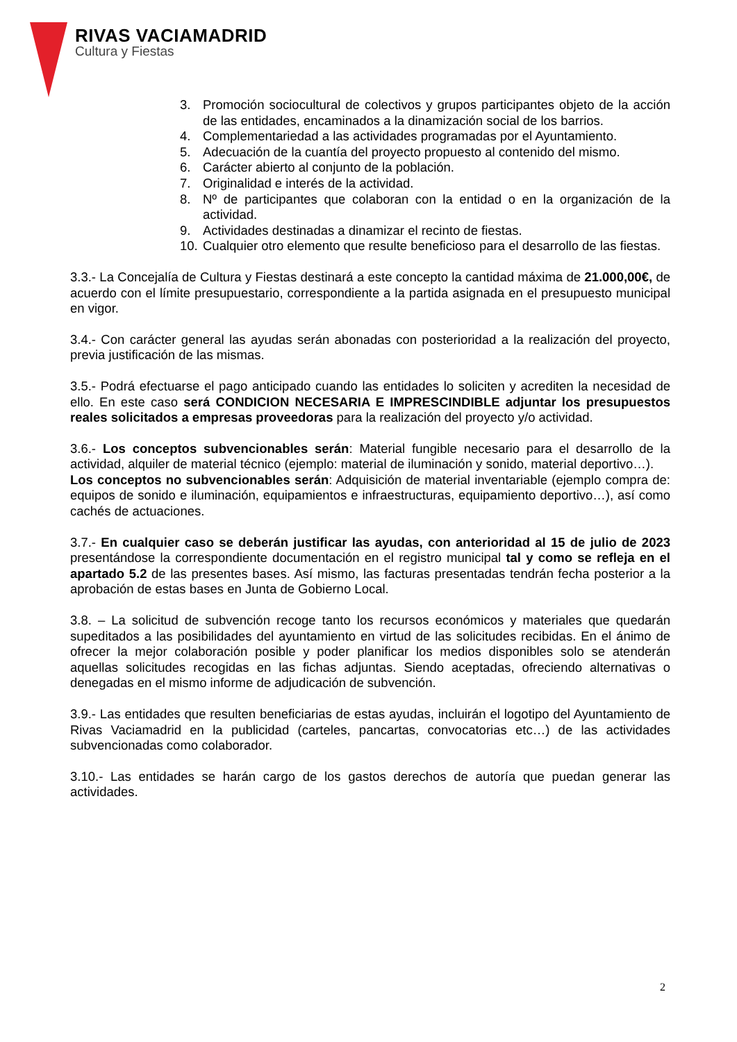RIVAS VACIAMADRID
Cultura y Fiestas
3. Promoción sociocultural de colectivos y grupos participantes objeto de la acción de las entidades, encaminados a la dinamización social de los barrios.
4. Complementariedad a las actividades programadas por el Ayuntamiento.
5. Adecuación de la cuantía del proyecto propuesto al contenido del mismo.
6. Carácter abierto al conjunto de la población.
7. Originalidad e interés de la actividad.
8. Nº de participantes que colaboran con la entidad o en la organización de la actividad.
9. Actividades destinadas a dinamizar el recinto de fiestas.
10. Cualquier otro elemento que resulte beneficioso para el desarrollo de las fiestas.
3.3.- La Concejalía de Cultura y Fiestas destinará a este concepto la cantidad máxima de 21.000,00€, de acuerdo con el límite presupuestario, correspondiente a la partida asignada en el presupuesto municipal en vigor.
3.4.- Con carácter general las ayudas serán abonadas con posterioridad a la realización del proyecto, previa justificación de las mismas.
3.5.- Podrá efectuarse el pago anticipado cuando las entidades lo soliciten y acrediten la necesidad de ello. En este caso será CONDICION NECESARIA E IMPRESCINDIBLE adjuntar los presupuestos reales solicitados a empresas proveedoras para la realización del proyecto y/o actividad.
3.6.- Los conceptos subvencionables serán: Material fungible necesario para el desarrollo de la actividad, alquiler de material técnico (ejemplo: material de iluminación y sonido, material deportivo…).
Los conceptos no subvencionables serán: Adquisición de material inventariable (ejemplo compra de: equipos de sonido e iluminación, equipamientos e infraestructuras, equipamiento deportivo…), así como cachés de actuaciones.
3.7.- En cualquier caso se deberán justificar las ayudas, con anterioridad al 15 de julio de 2023 presentándose la correspondiente documentación en el registro municipal tal y como se refleja en el apartado 5.2 de las presentes bases. Así mismo, las facturas presentadas tendrán fecha posterior a la aprobación de estas bases en Junta de Gobierno Local.
3.8. – La solicitud de subvención recoge tanto los recursos económicos y materiales que quedarán supeditados a las posibilidades del ayuntamiento en virtud de las solicitudes recibidas. En el ánimo de ofrecer la mejor colaboración posible y poder planificar los medios disponibles solo se atenderán aquellas solicitudes recogidas en las fichas adjuntas. Siendo aceptadas, ofreciendo alternativas o denegadas en el mismo informe de adjudicación de subvención.
3.9.- Las entidades que resulten beneficiarias de estas ayudas, incluirán el logotipo del Ayuntamiento de Rivas Vaciamadrid en la publicidad (carteles, pancartas, convocatorias etc…) de las actividades subvencionadas como colaborador.
3.10.- Las entidades se harán cargo de los gastos derechos de autoría que puedan generar las actividades.
2